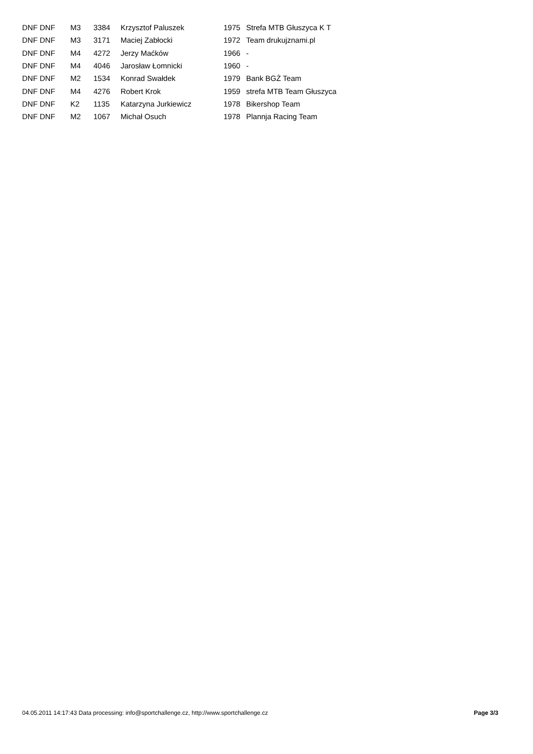| DNF DNF | M3 | 3384 | Krzysztof Paluszek | 1975 | Strefa MTB Głuszyca K T |
| DNF DNF | M3 | 3171 | Maciej Zabłocki | 1972 | Team drukujznami.pl |
| DNF DNF | M4 | 4272 | Jerzy Maćków | 1966 | - |
| DNF DNF | M4 | 4046 | Jarosław Łomnicki | 1960 | - |
| DNF DNF | M2 | 1534 | Konrad Swałdek | 1979 | Bank BGŻ Team |
| DNF DNF | M4 | 4276 | Robert Krok | 1959 | strefa MTB Team Głuszyca |
| DNF DNF | K2 | 1135 | Katarzyna Jurkiewicz | 1978 | Bikershop Team |
| DNF DNF | M2 | 1067 | Michał Osuch | 1978 | Plannja Racing Team |
04.05.2011 14:17:43 Data processing: info@sportchallenge.cz, http://www.sportchallenge.cz Page 3/3